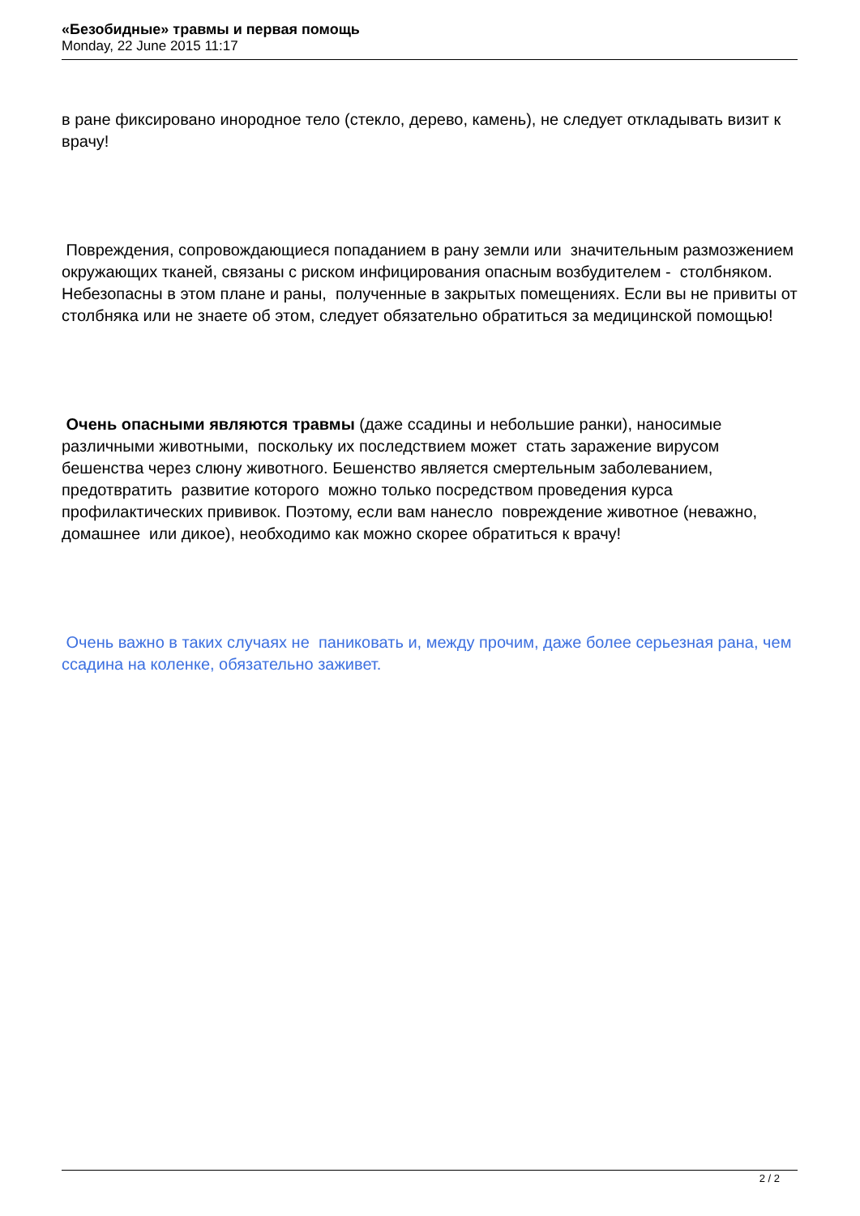«Безобидные» травмы и первая помощь
Monday, 22 June 2015 11:17
в ране фиксировано инородное тело (стекло, дерево, камень), не следует откладывать визит к врачу!
Повреждения, сопровождающиеся попаданием в рану земли или значительным размозжением окружающих тканей, связаны с риском инфицирования опасным возбудителем - столбняком. Небезопасны в этом плане и раны, полученные в закрытых помещениях. Если вы не привиты от столбняка или не знаете об этом, следует обязательно обратиться за медицинской помощью!
Очень опасными являются травмы (даже ссадины и небольшие ранки), наносимые различными животными, поскольку их последствием может стать заражение вирусом бешенства через слюну животного. Бешенство является смертельным заболеванием, предотвратить развитие которого можно только посредством проведения курса профилактических прививок. Поэтому, если вам нанесло повреждение животное (неважно, домашнее или дикое), необходимо как можно скорее обратиться к врачу!
Очень важно в таких случаях не паниковать и, между прочим, даже более серьезная рана, чем ссадина на коленке, обязательно заживет.
2 / 2